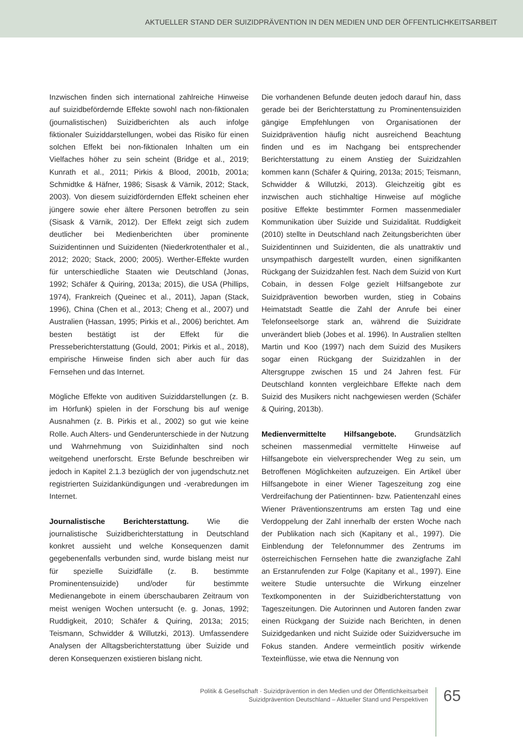AKTUELLER STAND DER SUIZIDPRÄVENTION IN DEN MEDIEN UND DER ÖFFENTLICHKEITSARBEIT
Inzwischen finden sich international zahlreiche Hinweise auf suizidbefördernde Effekte sowohl nach non-fiktionalen (journalistischen) Suizidberichten als auch infolge fiktionaler Suiziddarstellungen, wobei das Risiko für einen solchen Effekt bei non-fiktionalen Inhalten um ein Vielfaches höher zu sein scheint (Bridge et al., 2019; Kunrath et al., 2011; Pirkis & Blood, 2001b, 2001a; Schmidtke & Häfner, 1986; Sisask & Värnik, 2012; Stack, 2003). Von diesem suizidfördernden Effekt scheinen eher jüngere sowie eher ältere Personen betroffen zu sein (Sisask & Värnik, 2012). Der Effekt zeigt sich zudem deutlicher bei Medienberichten über prominente Suizidentinnen und Suizidenten (Niederkrotenthaler et al., 2012; 2020; Stack, 2000; 2005). Werther-Effekte wurden für unterschiedliche Staaten wie Deutschland (Jonas, 1992; Schäfer & Quiring, 2013a; 2015), die USA (Phillips, 1974), Frankreich (Queinec et al., 2011), Japan (Stack, 1996), China (Chen et al., 2013; Cheng et al., 2007) und Australien (Hassan, 1995; Pirkis et al., 2006) berichtet. Am besten bestätigt ist der Effekt für die Presseberichterstattung (Gould, 2001; Pirkis et al., 2018), empirische Hinweise finden sich aber auch für das Fernsehen und das Internet.
Mögliche Effekte von auditiven Suiziddarstellungen (z. B. im Hörfunk) spielen in der Forschung bis auf wenige Ausnahmen (z. B. Pirkis et al., 2002) so gut wie keine Rolle. Auch Alters- und Genderunterschiede in der Nutzung und Wahrnehmung von Suizidinhalten sind noch weitgehend unerforscht. Erste Befunde beschreiben wir jedoch in Kapitel 2.1.3 bezüglich der von jugendschutz.net registrierten Suizidankündigungen und -verabredungen im Internet.
Journalistische Berichterstattung. Wie die journalistische Suizidberichterstattung in Deutschland konkret aussieht und welche Konsequenzen damit gegebenenfalls verbunden sind, wurde bislang meist nur für spezielle Suizidfälle (z. B. bestimmte Prominentensuizide) und/oder für bestimmte Medienangebote in einem überschaubaren Zeitraum von meist wenigen Wochen untersucht (e. g. Jonas, 1992; Ruddigkeit, 2010; Schäfer & Quiring, 2013a; 2015; Teismann, Schwidder & Willutzki, 2013). Umfassendere Analysen der Alltagsberichterstattung über Suizide und deren Konsequenzen existieren bislang nicht.
Die vorhandenen Befunde deuten jedoch darauf hin, dass gerade bei der Berichterstattung zu Prominentensuiziden gängige Empfehlungen von Organisationen der Suizidprävention häufig nicht ausreichend Beachtung finden und es im Nachgang bei entsprechender Berichterstattung zu einem Anstieg der Suizidzahlen kommen kann (Schäfer & Quiring, 2013a; 2015; Teismann, Schwidder & Willutzki, 2013). Gleichzeitig gibt es inzwischen auch stichhaltige Hinweise auf mögliche positive Effekte bestimmter Formen massenmedialer Kommunikation über Suizide und Suizidalität. Ruddigkeit (2010) stellte in Deutschland nach Zeitungsberichten über Suizidentinnen und Suizidenten, die als unattraktiv und unsympathisch dargestellt wurden, einen signifikanten Rückgang der Suizidzahlen fest. Nach dem Suizid von Kurt Cobain, in dessen Folge gezielt Hilfsangebote zur Suizidprävention beworben wurden, stieg in Cobains Heimatstadt Seattle die Zahl der Anrufe bei einer Telefonseelsorge stark an, während die Suizidrate unverändert blieb (Jobes et al. 1996). In Australien stellten Martin und Koo (1997) nach dem Suizid des Musikers sogar einen Rückgang der Suizidzahlen in der Altersgruppe zwischen 15 und 24 Jahren fest. Für Deutschland konnten vergleichbare Effekte nach dem Suizid des Musikers nicht nachgewiesen werden (Schäfer & Quiring, 2013b).
Medienvermittelte Hilfsangebote. Grundsätzlich scheinen massenmedial vermittelte Hinweise auf Hilfsangebote ein vielversprechender Weg zu sein, um Betroffenen Möglichkeiten aufzuzeigen. Ein Artikel über Hilfsangebote in einer Wiener Tageszeitung zog eine Verdreifachung der Patientinnen- bzw. Patientenzahl eines Wiener Präventionszentrums am ersten Tag und eine Verdoppelung der Zahl innerhalb der ersten Woche nach der Publikation nach sich (Kapitany et al., 1997). Die Einblendung der Telefonnummer des Zentrums im österreichischen Fernsehen hatte die zwanzigfache Zahl an Erstanrufenden zur Folge (Kapitany et al., 1997). Eine weitere Studie untersuchte die Wirkung einzelner Textkomponenten in der Suizidberichterstattung von Tageszeitungen. Die Autorinnen und Autoren fanden zwar einen Rückgang der Suizide nach Berichten, in denen Suizidgedanken und nicht Suizide oder Suizidversuche im Fokus standen. Andere vermeintlich positiv wirkende Texteinflüsse, wie etwa die Nennung von
Politik & Gesellschaft · Suizidprävention in den Medien und der Öffentlichkeitsarbeit
Suizidprävention Deutschland – Aktueller Stand und Perspektiven
65